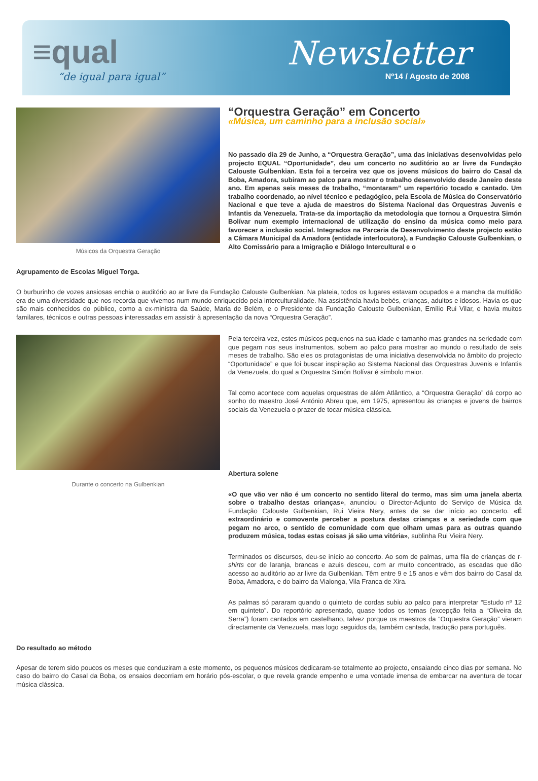≡qual
“de igual para igual”
Newsletter
Nº14 / Agosto de 2008
Músicos da Orquestra Geração
“Orquestra Geração” em Concerto
«Música, um caminho para a inclusão social»
No passado dia 29 de Junho, a “Orquestra Geração”, uma das iniciativas desenvolvidas pelo projecto EQUAL “Oportunidade”, deu um concerto no auditório ao ar livre da Fundação Calouste Gulbenkian. Esta foi a terceira vez que os jovens músicos do bairro do Casal da Boba, Amadora, subiram ao palco para mostrar o trabalho desenvolvido desde Janeiro deste ano. Em apenas seis meses de trabalho, “montaram” um repertório tocado e cantado. Um trabalho coordenado, ao nível técnico e pedagógico, pela Escola de Música do Conservatório Nacional e que teve a ajuda de maestros do Sistema Nacional das Orquestras Juvenis e Infantis da Venezuela. Trata-se da importação da metodologia que tornou a Orquestra Simón Bolívar num exemplo internacional de utilização do ensino da música como meio para favorecer a inclusão social. Integrados na Parceria de Desenvolvimento deste projecto estão a Câmara Municipal da Amadora (entidade interlocutora), a Fundação Calouste Gulbenkian, o Alto Comissário para a Imigração e Diálogo Intercultural e o
Agrupamento de Escolas Miguel Torga.
O burburinho de vozes ansiosas enchia o auditório ao ar livre da Fundação Calouste Gulbenkian. Na plateia, todos os lugares estavam ocupados e a mancha da multidão era de uma diversidade que nos recorda que vivemos num mundo enriquecido pela interculturalidade. Na assistência havia bebés, crianças, adultos e idosos. Havia os que são mais conhecidos do público, como a ex-ministra da Saúde, Maria de Belém, e o Presidente da Fundação Calouste Gulbenkian, Emílio Rui Vilar, e havia muitos familares, técnicos e outras pessoas interessadas em assistir à apresentação da nova “Orquestra Geração”.
Durante o concerto na Gulbenkian
Pela terceira vez, estes músicos pequenos na sua idade e tamanho mas grandes na seriedade com que pegam nos seus instrumentos, sobem ao palco para mostrar ao mundo o resultado de seis meses de trabalho. São eles os protagonistas de uma iniciativa desenvolvida no âmbito do projecto “Oportunidade” e que foi buscar inspiração ao Sistema Nacional das Orquestras Juvenis e Infantis da Venezuela, do qual a Orquestra Simón Bolívar é símbolo maior.
Tal como acontece com aquelas orquestras de além Atlântico, a “Orquestra Geração” dá corpo ao sonho do maestro José António Abreu que, em 1975, apresentou às crianças e jovens de bairros sociais da Venezuela o prazer de tocar música clássica.
Abertura solene
«O que vão ver não é um concerto no sentido literal do termo, mas sim uma janela aberta sobre o trabalho destas crianças», anunciou o Director-Adjunto do Serviço de Música da Fundação Calouste Gulbenkian, Rui Vieira Nery, antes de se dar início ao concerto. «É extraordinário e comovente perceber a postura destas crianças e a seriedade com que pegam no arco, o sentido de comunidade com que olham umas para as outras quando produzem música, todas estas coisas já são uma vitória», sublinha Rui Vieira Nery.
Terminados os discursos, deu-se início ao concerto. Ao som de palmas, uma fila de crianças de t-shirts cor de laranja, brancas e azuis desceu, com ar muito concentrado, as escadas que dão acesso ao auditório ao ar livre da Gulbenkian. Têm entre 9 e 15 anos e vêm dos bairro do Casal da Boba, Amadora, e do bairro da Vialonga, Vila Franca de Xira.
As palmas só pararam quando o quinteto de cordas subiu ao palco para interpretar “Estudo nº 12 em quinteto”. Do reportório apresentado, quase todos os temas (excepção feita a “Oliveira da Serra”) foram cantados em castelhano, talvez porque os maestros da “Orquestra Geração” vieram directamente da Venezuela, mas logo seguidos da, também cantada, tradução para português.
Do resultado ao método
Apesar de terem sido poucos os meses que conduziram a este momento, os pequenos músicos dedicaram-se totalmente ao projecto, ensaiando cinco dias por semana. No caso do bairro do Casal da Boba, os ensaios decorriam em horário pós-escolar, o que revela grande empenho e uma vontade imensa de embarcar na aventura de tocar música clássica.